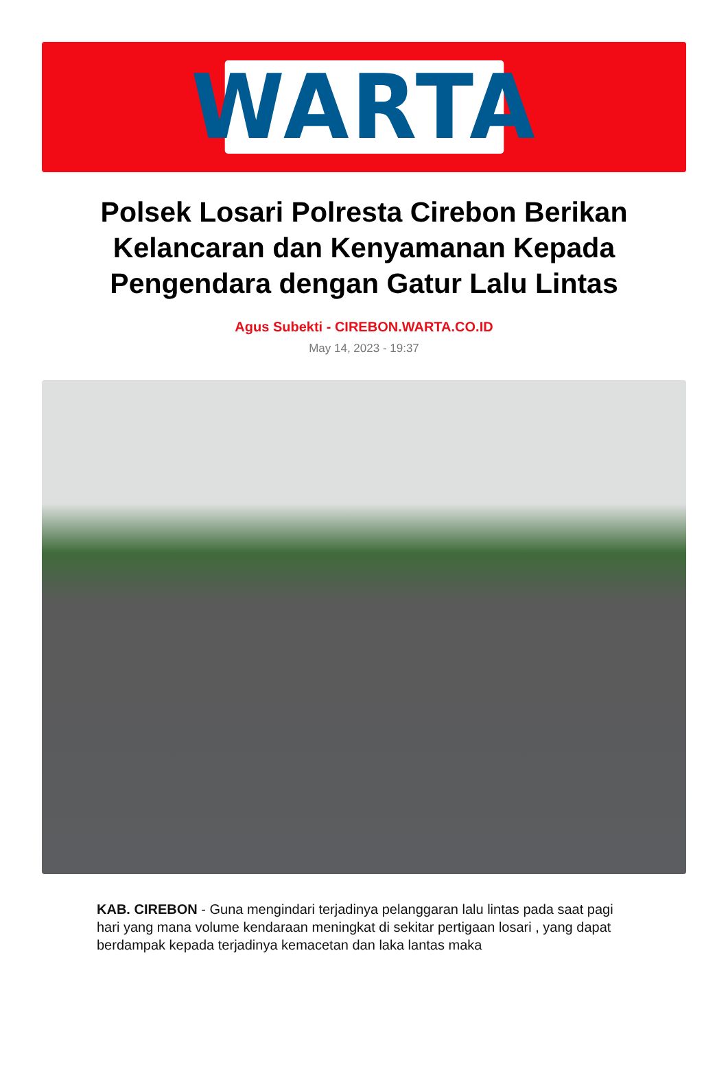WARTA
Polsek Losari Polresta Cirebon Berikan Kelancaran dan Kenyamanan Kepada Pengendara dengan Gatur Lalu Lintas
Agus Subekti - CIREBON.WARTA.CO.ID
May 14, 2023 - 19:37
KAB. CIREBON - Guna mengindari terjadinya pelanggaran lalu lintas pada saat pagi hari yang mana volume kendaraan meningkat di sekitar pertigaan losari , yang dapat berdampak kepada terjadinya kemacetan dan laka lantas maka